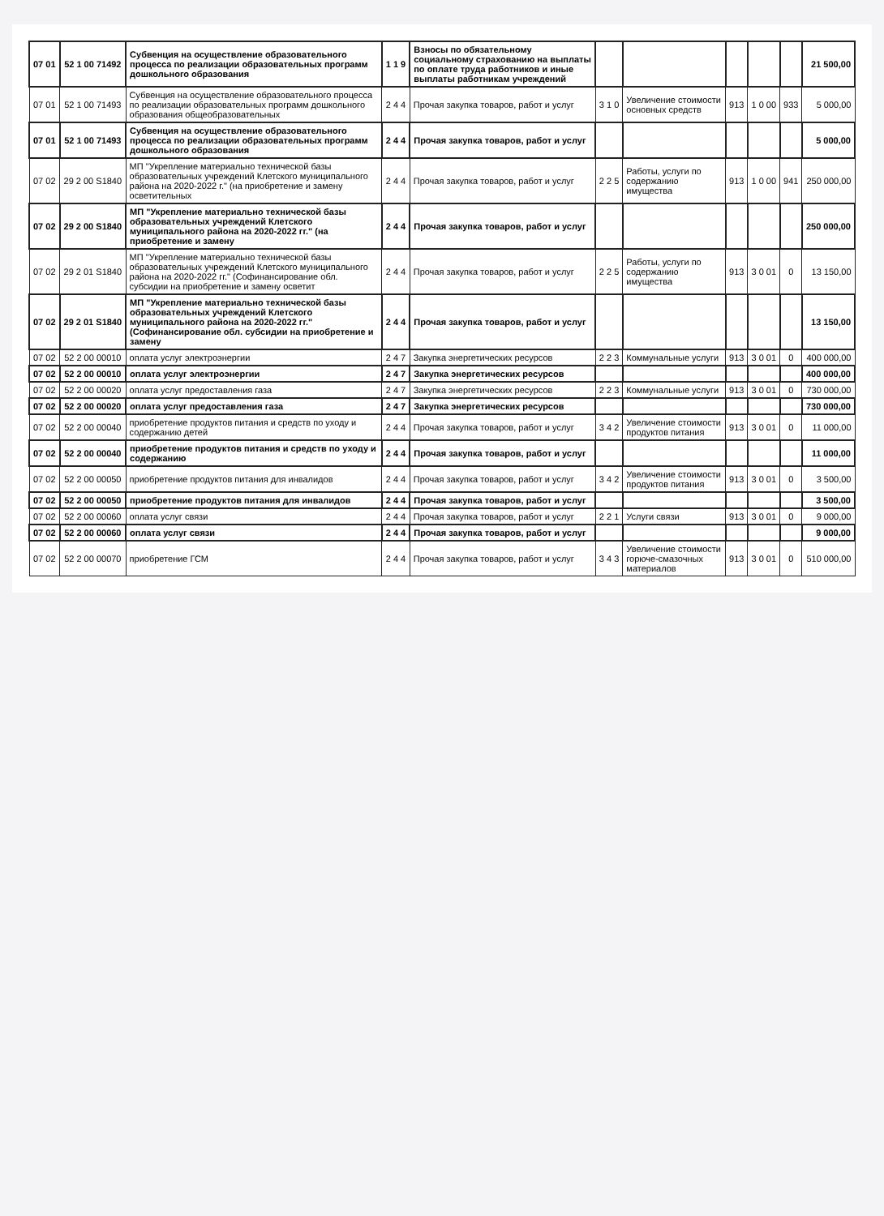| 07 01 | 52 1 00 71492 | Субвенция на осуществление образовательного процесса по реализации образовательных программ дошкольного образования | 1 1 9 | Взносы по обязательному социальному страхованию на выплаты по оплате труда работников и иные выплаты работникам учреждений | | | | | | 21 500,00 |
| 07 01 | 52 1 00 71493 | Субвенция на осуществление образовательного процесса по реализации образовательных программ дошкольного образования общеобразовательных | 2 4 4 | Прочая закупка товаров, работ и услуг | 3 1 0 | Увеличение стоимости основных средств | 913 | 1 0 00 | 933 | 5 000,00 |
| 07 01 | 52 1 00 71493 | Субвенция на осуществление образовательного процесса по реализации образовательных программ дошкольного образования | 2 4 4 | Прочая закупка товаров, работ и услуг | | | | | | 5 000,00 |
| 07 02 | 29 2 00 S1840 | МП "Укрепление материально технической базы образовательных учреждений Клетского муниципального района на 2020-2022 г." (на приобретение и замену осветительных | 2 4 4 | Прочая закупка товаров, работ и услуг | 2 2 5 | Работы, услуги по содержанию имущества | 913 | 1 0 00 | 941 | 250 000,00 |
| 07 02 | 29 2 00 S1840 | МП "Укрепление материально технической базы образовательных учреждений Клетского муниципального района на 2020-2022 гг." (на приобретение и замену | 2 4 4 | Прочая закупка товаров, работ и услуг | | | | | | 250 000,00 |
| 07 02 | 29 2 01 S1840 | МП "Укрепление материально технической базы образовательных учреждений Клетского муниципального района на 2020-2022 гг." (Софинансирование обл. субсидии на приобретение и замену осветит | 2 4 4 | Прочая закупка товаров, работ и услуг | 2 2 5 | Работы, услуги по содержанию имущества | 913 | 3 0 01 | 0 | 13 150,00 |
| 07 02 | 29 2 01 S1840 | МП "Укрепление материально технической базы образовательных учреждений Клетского муниципального района на 2020-2022 гг." (Софинансирование обл. субсидии на приобретение и замену | 2 4 4 | Прочая закупка товаров, работ и услуг | | | | | | 13 150,00 |
| 07 02 | 52 2 00 00010 | оплата услуг электроэнергии | 2 4 7 | Закупка энергетических ресурсов | 2 2 3 | Коммунальные услуги | 913 | 3 0 01 | 0 | 400 000,00 |
| 07 02 | 52 2 00 00010 | оплата услуг электроэнергии | 2 4 7 | Закупка энергетических ресурсов | | | | | | 400 000,00 |
| 07 02 | 52 2 00 00020 | оплата услуг предоставления газа | 2 4 7 | Закупка энергетических ресурсов | 2 2 3 | Коммунальные услуги | 913 | 3 0 01 | 0 | 730 000,00 |
| 07 02 | 52 2 00 00020 | оплата услуг предоставления газа | 2 4 7 | Закупка энергетических ресурсов | | | | | | 730 000,00 |
| 07 02 | 52 2 00 00040 | приобретение продуктов питания и средств по уходу и содержанию детей | 2 4 4 | Прочая закупка товаров, работ и услуг | 3 4 2 | Увеличение стоимости продуктов питания | 913 | 3 0 01 | 0 | 11 000,00 |
| 07 02 | 52 2 00 00040 | приобретение продуктов питания и средств по уходу и содержанию | 2 4 4 | Прочая закупка товаров, работ и услуг | | | | | | 11 000,00 |
| 07 02 | 52 2 00 00050 | приобретение продуктов питания для инвалидов | 2 4 4 | Прочая закупка товаров, работ и услуг | 3 4 2 | Увеличение стоимости продуктов питания | 913 | 3 0 01 | 0 | 3 500,00 |
| 07 02 | 52 2 00 00050 | приобретение продуктов питания для инвалидов | 2 4 4 | Прочая закупка товаров, работ и услуг | | | | | | 3 500,00 |
| 07 02 | 52 2 00 00060 | оплата услуг связи | 2 4 4 | Прочая закупка товаров, работ и услуг | 2 2 1 | Услуги связи | 913 | 3 0 01 | 0 | 9 000,00 |
| 07 02 | 52 2 00 00060 | оплата услуг связи | 2 4 4 | Прочая закупка товаров, работ и услуг | | | | | | 9 000,00 |
| 07 02 | 52 2 00 00070 | приобретение ГСМ | 2 4 4 | Прочая закупка товаров, работ и услуг | 3 4 3 | Увеличение стоимости горюче-смазочных материалов | 913 | 3 0 01 | 0 | 510 000,00 |